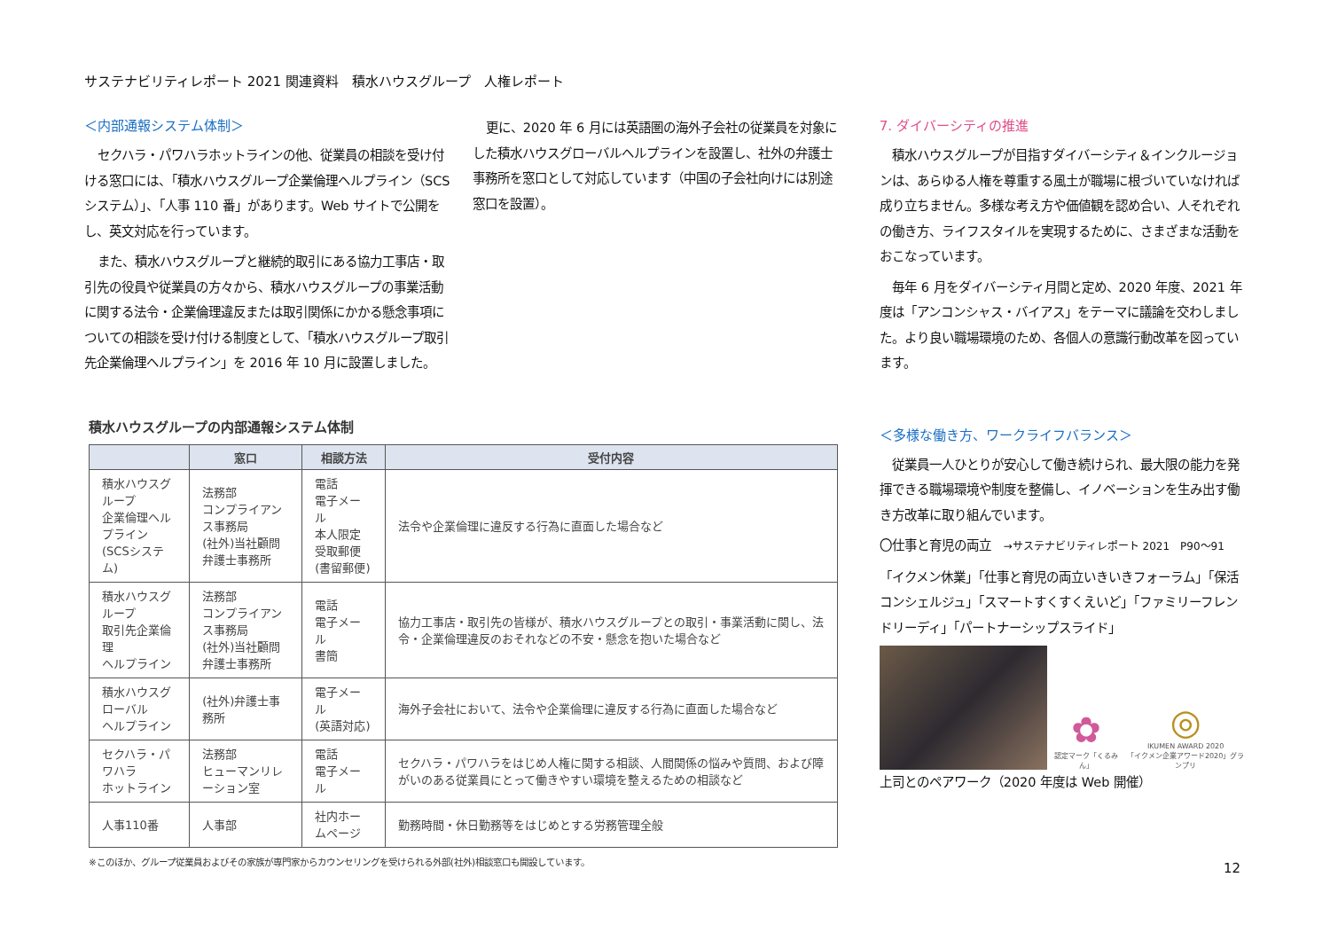サステナビリティレポート 2021 関連資料　積水ハウスグループ　人権レポート
＜内部通報システム体制＞
セクハラ・パワハラホットラインの他、従業員の相談を受け付ける窓口には、「積水ハウスグループ企業倫理ヘルプライン（SCS システム）」、「人事 110 番」があります。Web サイトで公開をし、英文対応を行っています。
また、積水ハウスグループと継続的取引にある協力工事店・取引先の役員や従業員の方々から、積水ハウスグループの事業活動に関する法令・企業倫理違反または取引関係にかかる懸念事項についての相談を受け付ける制度として、「積水ハウスグループ取引先企業倫理ヘルプライン」を 2016 年 10 月に設置しました。
更に、2020 年 6 月には英語圏の海外子会社の従業員を対象にした積水ハウスグローバルヘルプラインを設置し、社外の弁護士事務所を窓口として対応しています（中国の子会社向けには別途窓口を設置）。
7. ダイバーシティの推進
積水ハウスグループが目指すダイバーシティ＆インクルージョンは、あらゆる人権を尊重する風土が職場に根づいていなければ成り立ちません。多様な考え方や価値観を認め合い、人それぞれの働き方、ライフスタイルを実現するために、さまざまな活動をおこなっています。
毎年 6 月をダイバーシティ月間と定め、2020 年度、2021 年度は「アンコンシャス・バイアス」をテーマに議論を交わしました。より良い職場環境のため、各個人の意識行動改革を図っています。
＜多様な働き方、ワークライフバランス＞
従業員一人ひとりが安心して働き続けられ、最大限の能力を発揮できる職場環境や制度を整備し、イノベーションを生み出す働き方改革に取り組んでいます。
〇仕事と育児の両立　→サステナビリティレポート 2021　P90～91
「イクメン休業」「仕事と育児の両立いきいきフォーラム」「保活コンシェルジュ」「スマートすくすくえいど」「ファミリーフレンドリーディ」「パートナーシップスライド」
✿
認定マーク「くるみん」
◎
IKUMEN AWARD 2020
「イクメン企業アワード2020」グランプリ
上司とのペアワーク（2020 年度は Web 開催）
積水ハウスグループの内部通報システム体制
| | 窓口 | 相談方法 | 受付内容 |
| --- | --- | --- | --- |
| 積水ハウスグループ 企業倫理ヘルプライン (SCSシステム) | 法務部 コンプライアンス事務局 (社外)当社顧問弁護士事務所 | 電話 電子メール 本人限定受取郵便 (書留郵便) | 法令や企業倫理に違反する行為に直面した場合など |
| 積水ハウスグループ 取引先企業倫理 ヘルプライン | 法務部 コンプライアンス事務局 (社外)当社顧問弁護士事務所 | 電話 電子メール 書簡 | 協力工事店・取引先の皆様が、積水ハウスグループとの取引・事業活動に関し、法令・企業倫理違反のおそれなどの不安・懸念を抱いた場合など |
| 積水ハウスグローバル ヘルプライン | (社外)弁護士事務所 | 電子メール (英語対応) | 海外子会社において、法令や企業倫理に違反する行為に直面した場合など |
| セクハラ・パワハラ ホットライン | 法務部 ヒューマンリレーション室 | 電話 電子メール | セクハラ・パワハラをはじめ人権に関する相談、人間関係の悩みや質問、および障がいのある従業員にとって働きやすい環境を整えるための相談など |
| 人事110番 | 人事部 | 社内ホームページ | 勤務時間・休日勤務等をはじめとする労務管理全般 |
※このほか、グループ従業員およびその家族が専門家からカウンセリングを受けられる外部(社外)相談窓口も開設しています。
12